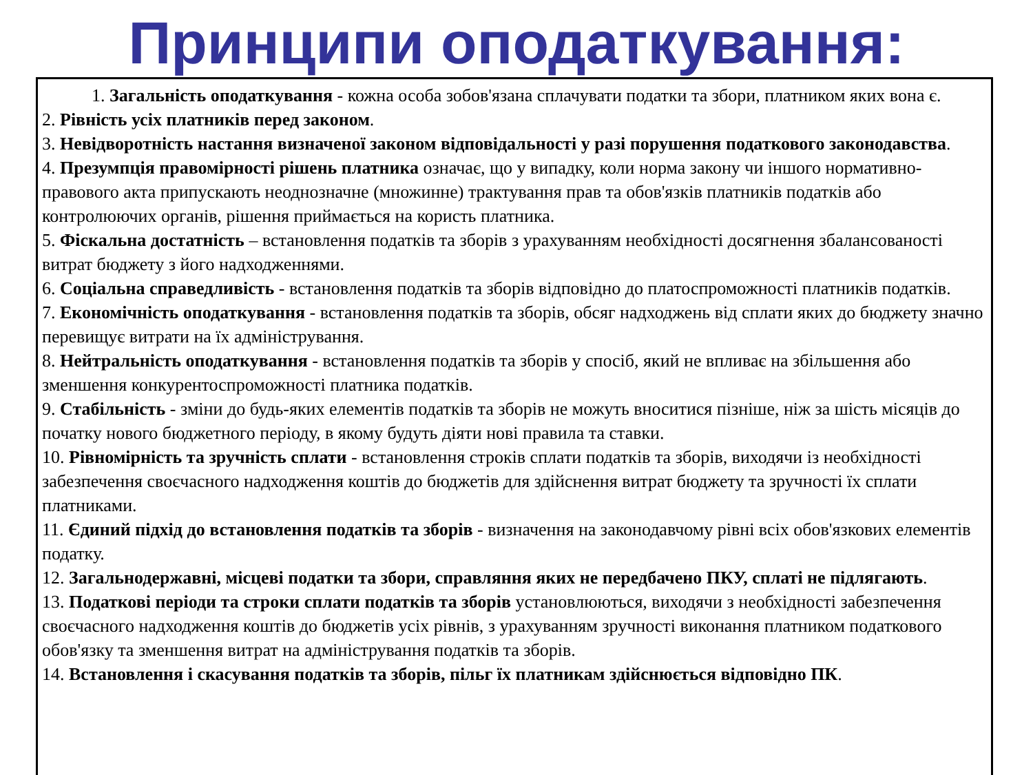Принципи оподаткування:
1. Загальність оподаткування - кожна особа зобов'язана сплачувати податки та збори, платником яких вона є.
2. Рівність усіх платників перед законом.
3. Невідворотність настання визначеної законом відповідальності у разі порушення податкового законодавства.
4. Презумпція правомірності рішень платника означає, що у випадку, коли норма закону чи іншого нормативно-правового акта припускають неоднозначне (множинне) трактування прав та обов'язків платників податків або контролюючих органів, рішення приймається на користь платника.
5. Фіскальна достатність – встановлення податків та зборів з урахуванням необхідності досягнення збалансованості витрат бюджету з його надходженнями.
6. Соціальна справедливість - встановлення податків та зборів відповідно до платоспроможності платників податків.
7. Економічність оподаткування - встановлення податків та зборів, обсяг надходжень від сплати яких до бюджету значно перевищує витрати на їх адміністрування.
8. Нейтральність оподаткування - встановлення податків та зборів у спосіб, який не впливає на збільшення або зменшення конкурентоспроможності платника податків.
9. Стабільність - зміни до будь-яких елементів податків та зборів не можуть вноситися пізніше, ніж за шість місяців до початку нового бюджетного періоду, в якому будуть діяти нові правила та ставки.
10. Рівномірність та зручність сплати - встановлення строків сплати податків та зборів, виходячи із необхідності забезпечення своєчасного надходження коштів до бюджетів для здійснення витрат бюджету та зручності їх сплати платниками.
11. Єдиний підхід до встановлення податків та зборів - визначення на законодавчому рівні всіх обов'язкових елементів податку.
12. Загальнодержавні, місцеві податки та збори, справляння яких не передбачено ПКУ, сплаті не підлягають.
13. Податкові періоди та строки сплати податків та зборів установлюються, виходячи з необхідності забезпечення своєчасного надходження коштів до бюджетів усіх рівнів, з урахуванням зручності виконання платником податкового обов'язку та зменшення витрат на адміністрування податків та зборів.
14. Встановлення і скасування податків та зборів, пільг їх платникам здійснюється відповідно ПК.